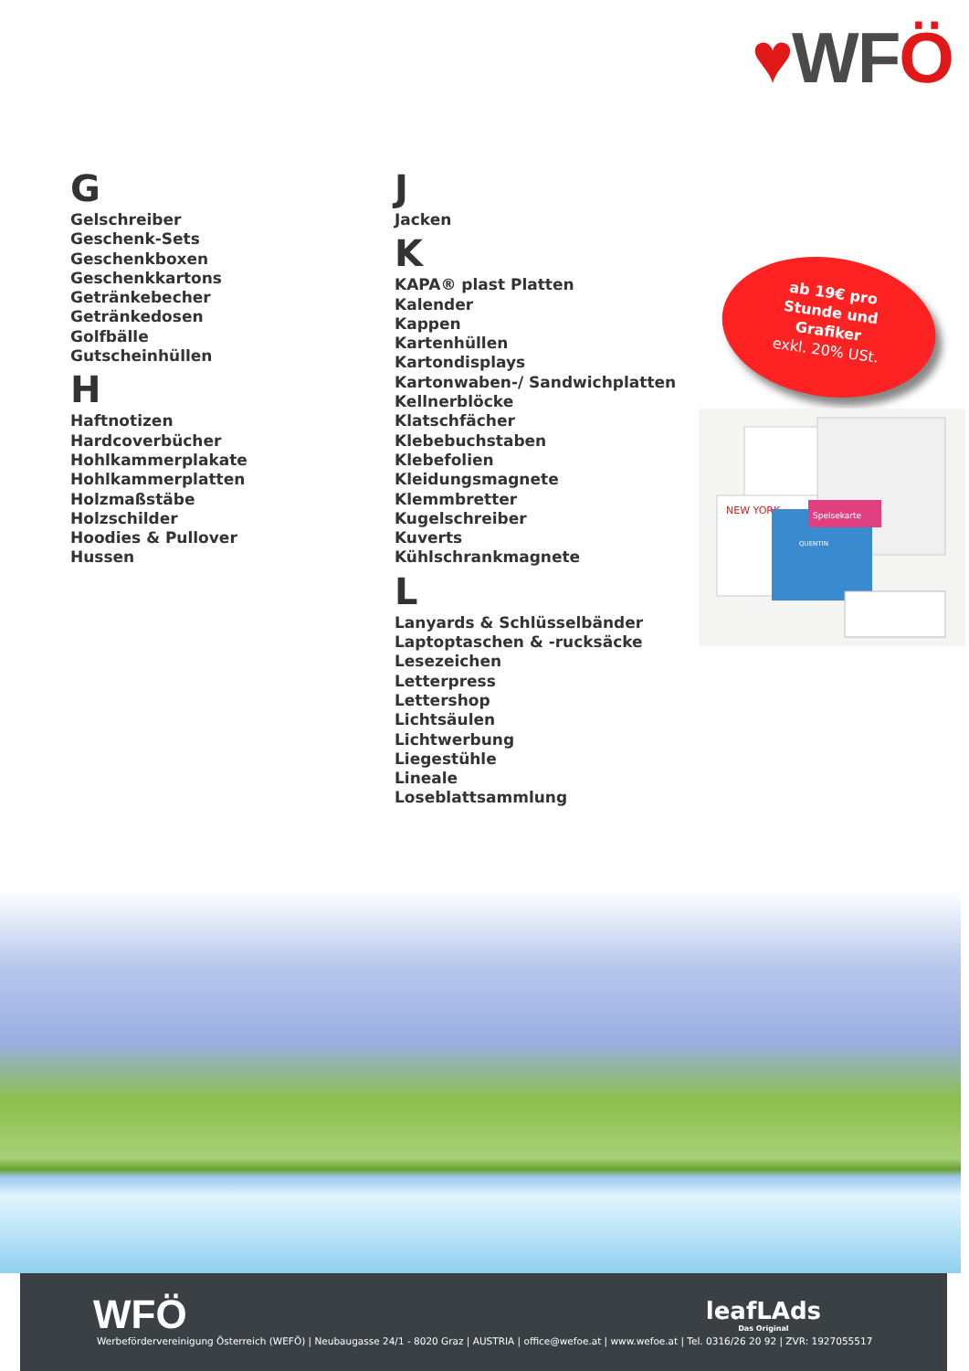♥WFÖ
G
Gelschreiber
Geschenk-Sets
Geschenkboxen
Geschenkkartons
Getränkebecher
Getränkedosen
Golfbälle
Gutscheinhüllen
H
Haftnotizen
Hardcoverbücher
Hohlkammerplakate
Hohlkammerplatten
Holzmaßstäbe
Holzschilder
Hoodies & Pullover
Hussen
J
Jacken
K
KAPA® plast Platten
Kalender
Kappen
Kartenhüllen
Kartondisplays
Kartonwaben-/ Sandwichplatten
Kellnerblöcke
Klatschfächer
Klebebuchstaben
Klebefolien
Kleidungsmagnete
Klemmbretter
Kugelschreiber
Kuverts
Kühlschrankmagnete
L
Lanyards & Schlüsselbänder
Laptoptaschen & -rucksäcke
Lesezeichen
Letterpress
Lettershop
Lichtsäulen
Lichtwerbung
Liegestühle
Lineale
Loseblattsammlung
ab 19€ pro
Stunde und
Grafiker
exkl. 20% USt.
NEW YORK
QUENTIN
Speisekarte
WFÖ leafLAds
Das Original
Werbefördervereinigung Österreich (WEFÖ) | Neubaugasse 24/1 - 8020 Graz | AUSTRIA | office@wefoe.at | www.wefoe.at | Tel. 0316/26 20 92 | ZVR: 1927055517